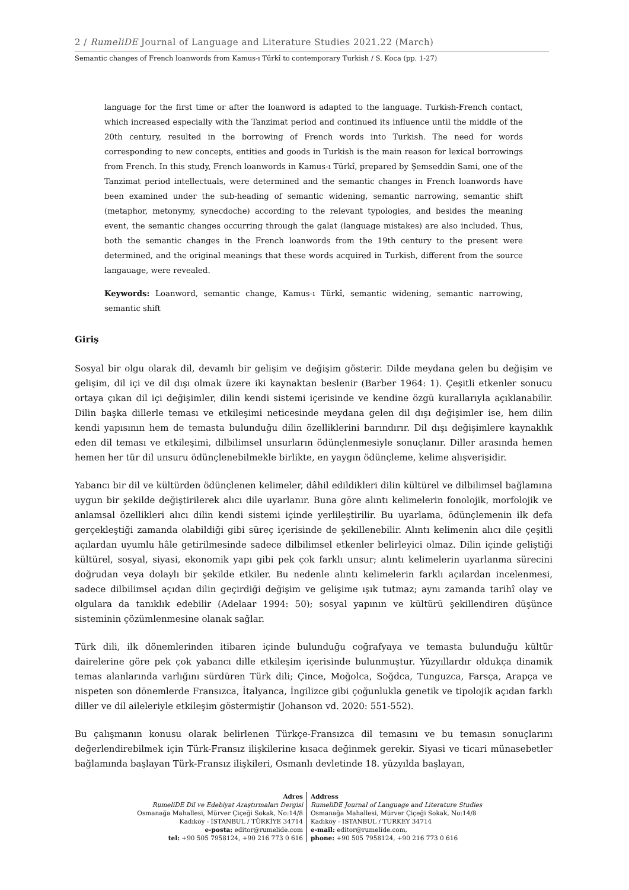2 / RumeliDE Journal of Language and Literature Studies 2021.22 (March)
Semantic changes of French loanwords from Kamus-ı Türkî to contemporary Turkish / S. Koca (pp. 1-27)
language for the first time or after the loanword is adapted to the language. Turkish-French contact, which increased especially with the Tanzimat period and continued its influence until the middle of the 20th century, resulted in the borrowing of French words into Turkish. The need for words corresponding to new concepts, entities and goods in Turkish is the main reason for lexical borrowings from French. In this study, French loanwords in Kamus-ı Türkî, prepared by Şemseddin Sami, one of the Tanzimat period intellectuals, were determined and the semantic changes in French loanwords have been examined under the sub-heading of semantic widening, semantic narrowing, semantic shift (metaphor, metonymy, synecdoche) according to the relevant typologies, and besides the meaning event, the semantic changes occurring through the galat (language mistakes) are also included. Thus, both the semantic changes in the French loanwords from the 19th century to the present were determined, and the original meanings that these words acquired in Turkish, different from the source langauage, were revealed.
Keywords: Loanword, semantic change, Kamus-ı Türkî, semantic widening, semantic narrowing, semantic shift
Giriş
Sosyal bir olgu olarak dil, devamlı bir gelişim ve değişim gösterir. Dilde meydana gelen bu değişim ve gelişim, dil içi ve dil dışı olmak üzere iki kaynaktan beslenir (Barber 1964: 1). Çeşitli etkenler sonucu ortaya çıkan dil içi değişimler, dilin kendi sistemi içerisinde ve kendine özgü kurallarıyla açıklanabilir. Dilin başka dillerle teması ve etkileşimi neticesinde meydana gelen dil dışı değişimler ise, hem dilin kendi yapısının hem de temasta bulunduğu dilin özelliklerini barındırır. Dil dışı değişimlere kaynaklık eden dil teması ve etkileşimi, dilbilimsel unsurların ödünçlenmesiyle sonuçlanır. Diller arasında hemen hemen her tür dil unsuru ödünçlenebilmekle birlikte, en yaygın ödünçleme, kelime alışverişidir.
Yabancı bir dil ve kültürden ödünçlenen kelimeler, dâhil edildikleri dilin kültürel ve dilbilimsel bağlamına uygun bir şekilde değiştirilerek alıcı dile uyarlanır. Buna göre alıntı kelimelerin fonolojik, morfolojik ve anlamsal özellikleri alıcı dilin kendi sistemi içinde yerlileştirilir. Bu uyarlama, ödünçlemenin ilk defa gerçekleştiği zamanda olabildiği gibi süreç içerisinde de şekillenebilir. Alıntı kelimenin alıcı dile çeşitli açılardan uyumlu hâle getirilmesinde sadece dilbilimsel etkenler belirleyici olmaz. Dilin içinde geliştiği kültürel, sosyal, siyasi, ekonomik yapı gibi pek çok farklı unsur; alıntı kelimelerin uyarlanma sürecini doğrudan veya dolaylı bir şekilde etkiler. Bu nedenle alıntı kelimelerin farklı açılardan incelenmesi, sadece dilbilimsel açıdan dilin geçirdiği değişim ve gelişime ışık tutmaz; aynı zamanda tarihî olay ve olgulara da tanıklık edebilir (Adelaar 1994: 50); sosyal yapının ve kültürü şekillendiren düşünce sisteminin çözümlenmesine olanak sağlar.
Türk dili, ilk dönemlerinden itibaren içinde bulunduğu coğrafyaya ve temasta bulunduğu kültür dairelerine göre pek çok yabancı dille etkileşim içerisinde bulunmuştur. Yüzyıllardır oldukça dinamik temas alanlarında varlığını sürdüren Türk dili; Çince, Moğolca, Soğdca, Tunguzca, Farsça, Arapça ve nispeten son dönemlerde Fransızca, İtalyanca, İngilizce gibi çoğunlukla genetik ve tipolojik açıdan farklı diller ve dil aileleriyle etkileşim göstermiştir (Johanson vd. 2020: 551-552).
Bu çalışmanın konusu olarak belirlenen Türkçe-Fransızca dil temasını ve bu temasın sonuçlarını değerlendirebilmek için Türk-Fransız ilişkilerine kısaca değinmek gerekir. Siyasi ve ticari münasebetler bağlamında başlayan Türk-Fransız ilişkileri, Osmanlı devletinde 18. yüzyılda başlayan,
Adres
RumeliDE Dil ve Edebiyat Araştırmaları Dergisi
Osmanağa Mahallesi, Mürver Çiçeği Sokak, No:14/8
Kadıköy - İSTANBUL / TÜRKİYE 34714
e-posta: editor@rumelide.com
tel: +90 505 7958124, +90 216 773 0 616
Address
RumeliDE Journal of Language and Literature Studies
Osmanağa Mahallesi, Mürver Çiçeği Sokak, No:14/8
Kadıköy - ISTANBUL / TURKEY 34714
e-mail: editor@rumelide.com,
phone: +90 505 7958124, +90 216 773 0 616